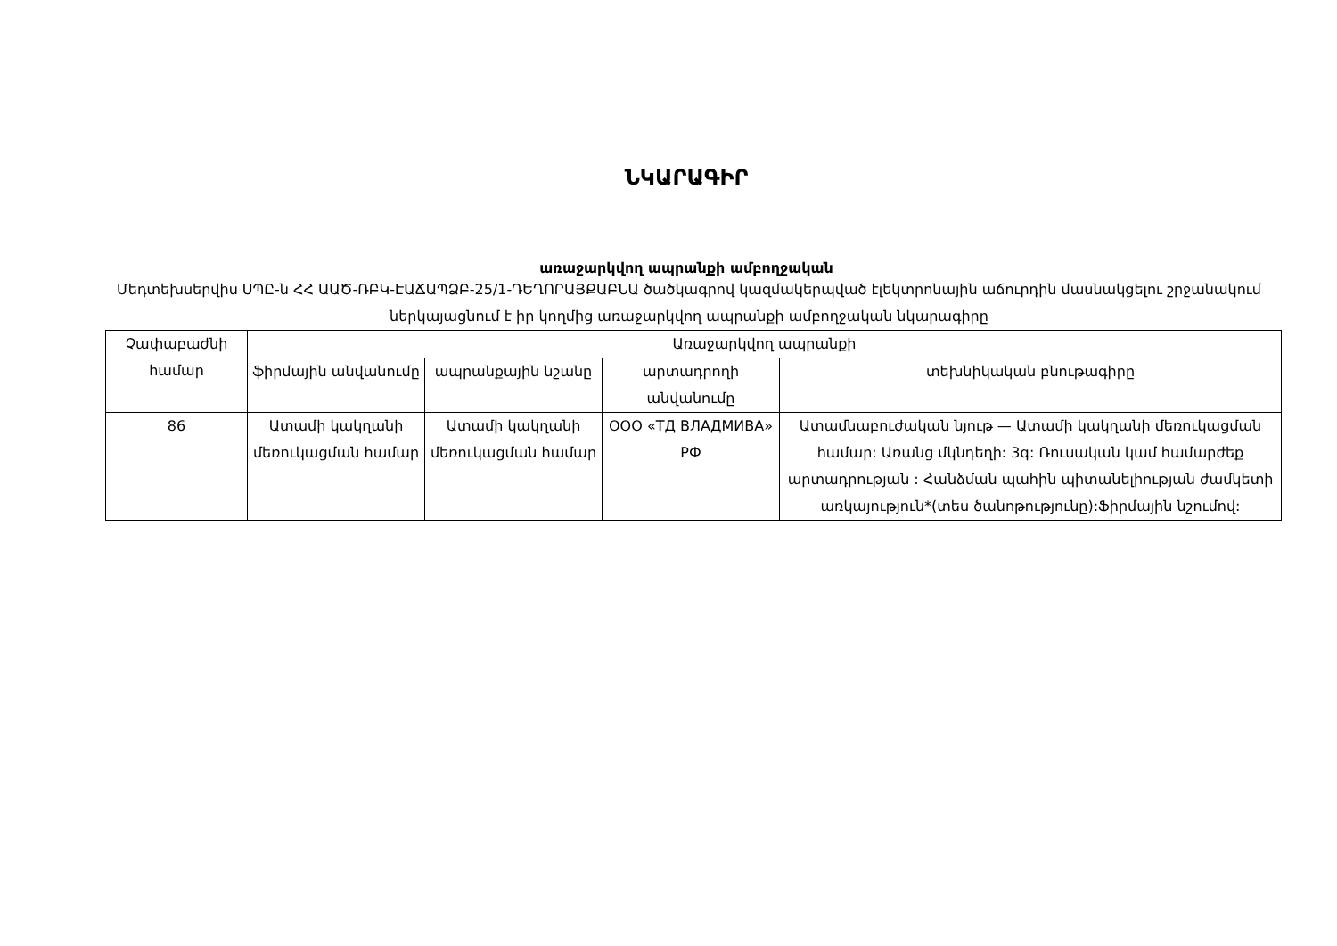ՆԿԱՐԱԳԻՐ
առաջարկվող ապրանքի ամբողջական
Մեդտեխսերվիս ՍՊԸ-ն ՀՀ ԱԱԾ-ՌԲԿ-ԷԱՃԱՊՁԲ-25/1-ԴԵՂՈՐԱՅՔԱԲՆԱ ծածկագրով կազմակերպված էլեկտրոնային աճուրդին մասնակցելու շրջանակում ներկայացնում է իր կողմից առաջարկվող ապրանքի ամբողջական նկարագիրը
| Չափաբաժնի համար | Առաջարկվող ապրանքի | | | |
| --- | --- | --- | --- | --- |
| | ֆիրմային անվանումը | ապրանքային նշանը | արտադրողի անվանումը | տեխնիկական բնութագիրը |
| 86 | Ատամի կակղանի մեռուկացման համար | Ատամի կակղանի մեռուկացման համար | ООО «ТД ВЛАДМИВА» РФ | Ատամնաբուժական նյութ — Ատամի կակղանի մեռուկացման համար: Առանց մկնդեղի: 3գ: Ռուսական կամ համարժեք արտադրության : Հանձման պահին պիտանելիության ժամկետի առկայություն*(տես ծանոթությունը):Ֆիրմային նշումով: |